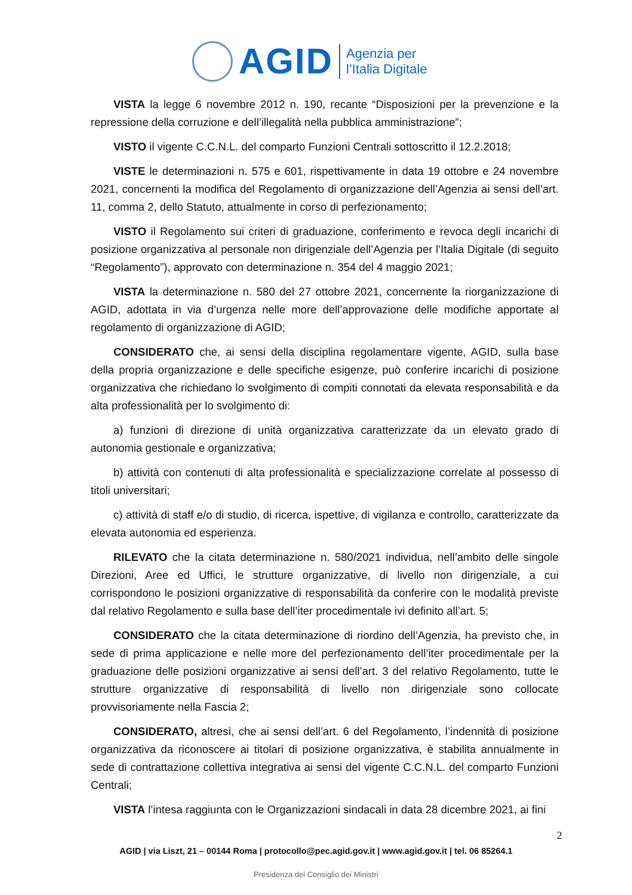AGID
Agenzia per
l’Italia Digitale
VISTA la legge 6 novembre 2012 n. 190, recante “Disposizioni per la prevenzione e la repressione della corruzione e dell’illegalità nella pubblica amministrazione”;
VISTO il vigente C.C.N.L. del comparto Funzioni Centrali sottoscritto il 12.2.2018;
VISTE le determinazioni n. 575 e 601, rispettivamente in data 19 ottobre e 24 novembre 2021, concernenti la modifica del Regolamento di organizzazione dell’Agenzia ai sensi dell’art. 11, comma 2, dello Statuto, attualmente in corso di perfezionamento;
VISTO il Regolamento sui criteri di graduazione, conferimento e revoca degli incarichi di posizione organizzativa al personale non dirigenziale dell’Agenzia per l’Italia Digitale (di seguito “Regolamento”), approvato con determinazione n. 354 del 4 maggio 2021;
VISTA la determinazione n. 580 del 27 ottobre 2021, concernente la riorganizzazione di AGID, adottata in via d’urgenza nelle more dell’approvazione delle modifiche apportate al regolamento di organizzazione di AGID;
CONSIDERATO che, ai sensi della disciplina regolamentare vigente, AGID, sulla base della propria organizzazione e delle specifiche esigenze, può conferire incarichi di posizione organizzativa che richiedano lo svolgimento di compiti connotati da elevata responsabilità e da alta professionalità per lo svolgimento di:
a) funzioni di direzione di unità organizzativa caratterizzate da un elevato grado di autonomia gestionale e organizzativa;
b) attività con contenuti di alta professionalità e specializzazione correlate al possesso di titoli universitari;
c) attività di staff e/o di studio, di ricerca, ispettive, di vigilanza e controllo, caratterizzate da elevata autonomia ed esperienza.
RILEVATO che la citata determinazione n. 580/2021 individua, nell’ambito delle singole Direzioni, Aree ed Uffici, le strutture organizzative, di livello non dirigenziale, a cui corrispondono le posizioni organizzative di responsabilità da conferire con le modalità previste dal relativo Regolamento e sulla base dell’iter procedimentale ivi definito all’art. 5;
CONSIDERATO che la citata determinazione di riordino dell’Agenzia, ha previsto che, in sede di prima applicazione e nelle more del perfezionamento dell’iter procedimentale per la graduazione delle posizioni organizzative ai sensi dell’art. 3 del relativo Regolamento, tutte le strutture organizzative di responsabilità di livello non dirigenziale sono collocate provvisoriamente nella Fascia 2;
CONSIDERATO, altresì, che ai sensi dell’art. 6 del Regolamento, l’indennità di posizione organizzativa da riconoscere ai titolari di posizione organizzativa, è stabilita annualmente in sede di contrattazione collettiva integrativa ai sensi del vigente C.C.N.L. del comparto Funzioni Centrali;
VISTA l’intesa raggiunta con le Organizzazioni sindacali in data 28 dicembre 2021, ai fini
2
AGID | via Liszt, 21 – 00144 Roma | protocollo@pec.agid.gov.it | www.agid.gov.it | tel. 06 85264.1
Presidenza del Consiglio dei Ministri